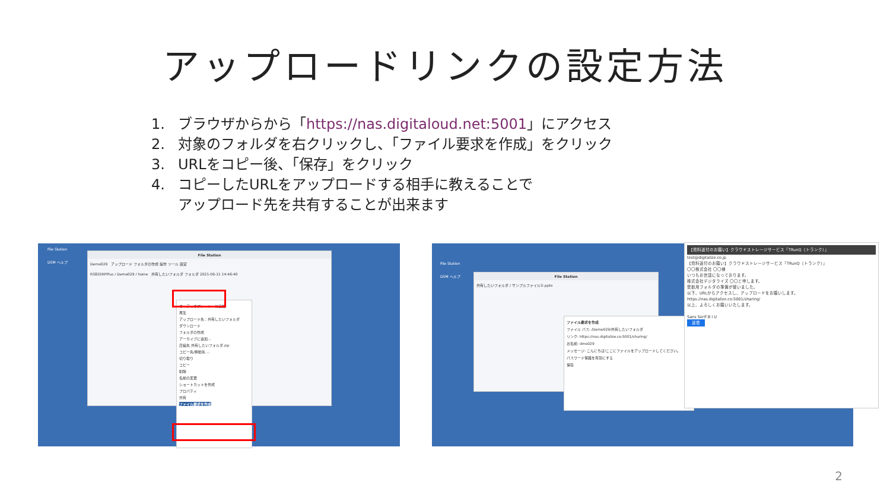アップロードリンクの設定方法
1. ブラウザからから「https://nas.digitaloud.net:5001」にアクセス
2. 対象のフォルダを右クリックし、「ファイル要求を作成」をクリック
3. URLをコピー後、「保存」をクリック
4. コピーしたURLをアップロードする相手に教えることで
アップロード先を共有することが出来ます
File Station
DSM ヘルプ
File Station
Demo029 アップロード フォルダの作成 操作 ツール 設定
RS820RPPlus / Demo029 / home 共有したいフォルダ フォルダ 2021-06-11 14:46:40
オーディオプレーヤーに追加
再生
アップロード先：共有したいフォルダ
ダウンロード
フォルダの作成
アーカイブに追加...
圧縮先 共有したいフォルダ.zip
コピー先/移動先 ...
切り取り
コピー
削除
名前の変更
ショートカットを作成
プロパティ
共有
ファイル要求を作成
File Station
DSM ヘルプ
File Station
共有したいフォルダ / サンプルファイル①.pptx
ファイル要求を作成
ファイル パス: /Demo029/共有したいフォルダ
リンク: https://nas.digitalize.co:5001/sharing/
お名前: dmo029
メッセージ: こんにちは!ここにファイルをアップロードしてください。
パスワード保護を有効にする
保存
【資料送付のお願い】クラウドストレージサービス『TRunQ（トランク）』
test@digitalize.co.jp
【資料送付のお願い】クラウドストレージサービス『TRunQ（トランク）』
〇〇株式会社 〇〇様
いつもお世話になっております。
株式会社デジタライズ 〇〇と申します。
受取用フォルダの準備が整いました。
以下、URLからアクセスし、アップロードをお願いします。
https://nas.digitalize.co:5001/sharing/
以上、よろしくお願いいたします。
Sans Serif B I U
送信
2